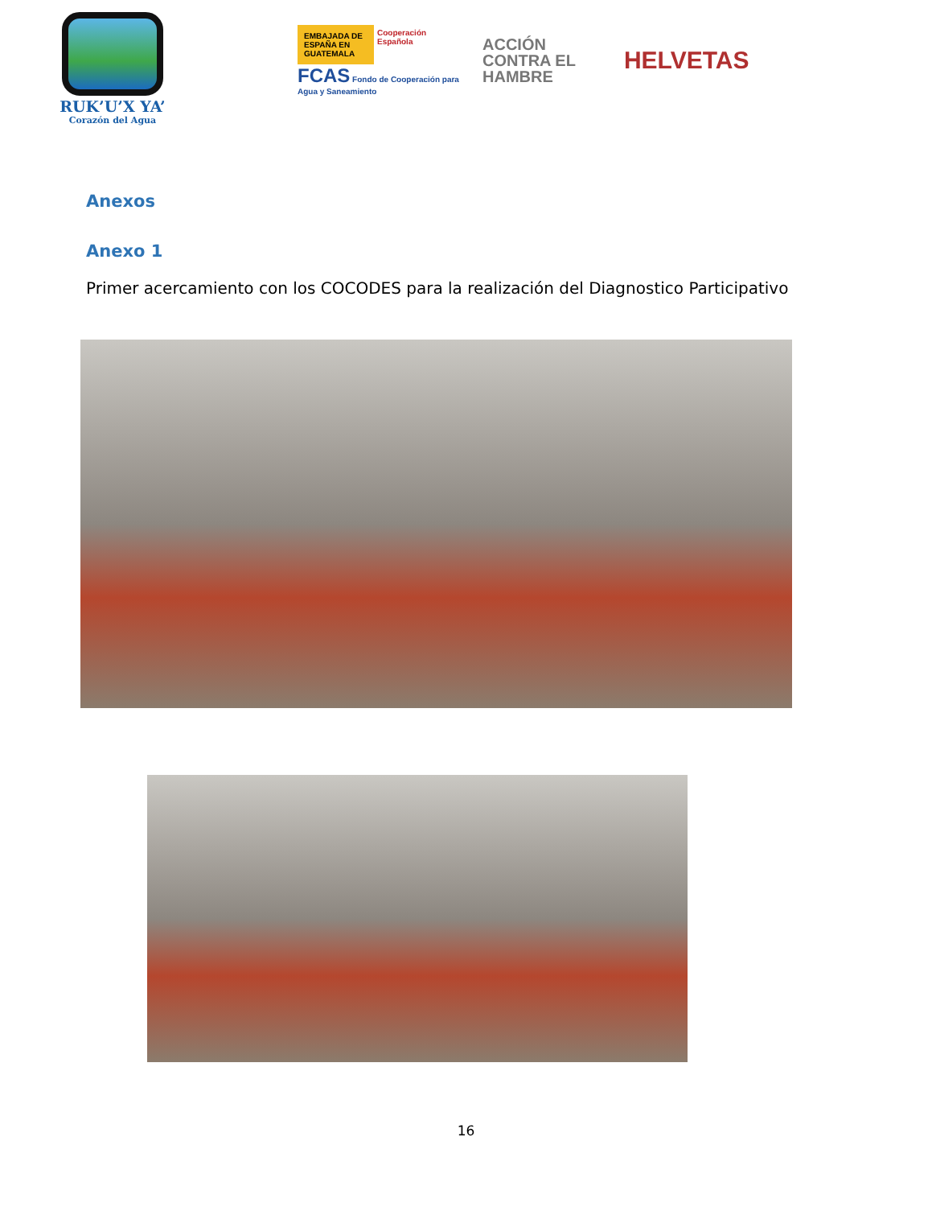RUK’U’X YA’
Corazón del Agua
EMBAJADA DE ESPAÑA EN GUATEMALA Cooperación Española
FCAS Fondo de Cooperación para Agua y Saneamiento
ACCIÓN
CONTRA EL
HAMBRE
HELVETAS
Anexos
Anexo 1
Primer acercamiento con los COCODES para la realización del Diagnostico Participativo
16